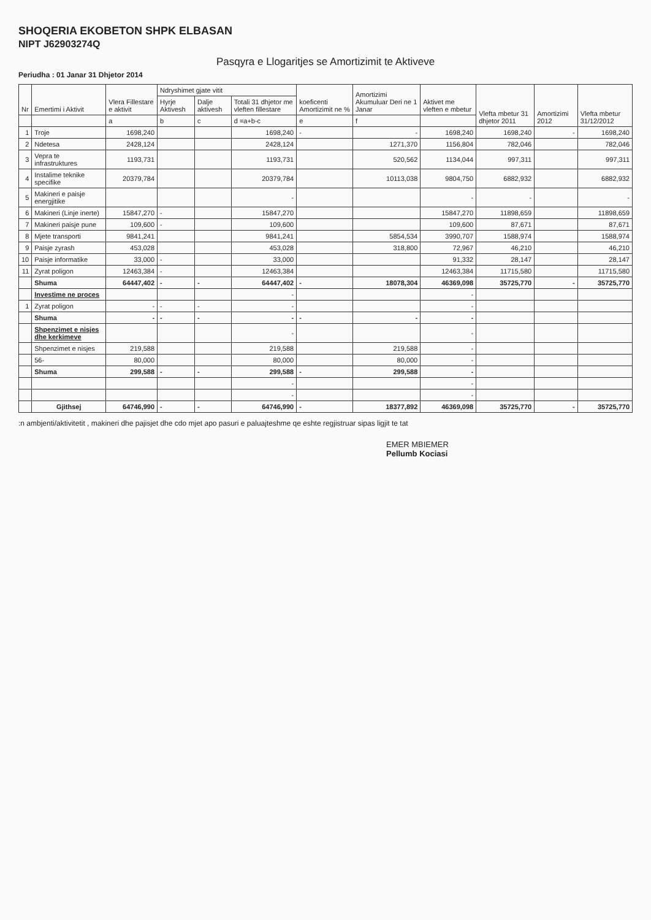SHOQERIA EKOBETON SHPK ELBASAN
NIPT J62903274Q
Pasqyra e Llogaritjes se Amortizimit te Aktiveve
Periudha : 01 Janar 31 Dhjetor 2014
| Nr | Emertimi i Aktivit | Vlera Fillestare e aktivit | Ndryshimet gjate vitit | | | koeficenti Amortizimit ne % | Amortizimi Akumuluar Deri ne 1 Janar | Aktivet me vleften e mbetur | Vlefta mbetur 31 dhjetor 2011 | Amortizimi 2012 | Vlefta mbetur 31/12/2012 |
| --- | --- | --- | --- | --- | --- | --- | --- | --- | --- | --- | --- |
| | | | Hyrje Aktivesh | Dalje aktivesh | Totali 31 dhjetor me vleften fillestare | | | | | | |
| | | a | b | c | d =a+b-c | e | f | | | | |
| 1 | Troje | 1698,240 | | | 1698,240 | - | - | 1698,240 | 1698,240 | - | 1698,240 |
| 2 | Ndetesa | 2428,124 | | | 2428,124 | | 1271,370 | 1156,804 | 782,046 | | 782,046 |
| 3 | Vepra te infrastruktures | 1193,731 | | | 1193,731 | | 520,562 | 1134,044 | 997,311 | | 997,311 |
| 4 | Instalime teknike specifike | 20379,784 | | | 20379,784 | | 10113,038 | 9804,750 | 6882,932 | | 6882,932 |
| 5 | Makineri e paisje energjitike | | | | - | | | - | - | | - |
| 6 | Makineri (Linje inerte) | 15847,270 | - | | 15847,270 | | | 15847,270 | 11898,659 | | 11898,659 |
| 7 | Makineri paisje pune | 109,600 | - | | 109,600 | | | 109,600 | 87,671 | | 87,671 |
| 8 | Mjete transporti | 9841,241 | | | 9841,241 | | 5854,534 | 3990,707 | 1588,974 | | 1588,974 |
| 9 | Paisje zyrash | 453,028 | | | 453,028 | | 318,800 | 72,967 | 46,210 | | 46,210 |
| 10 | Paisje informatike | 33,000 | - | | 33,000 | | | 91,332 | 28,147 | | 28,147 |
| 11 | Zyrat poligon | 12463,384 | - | | 12463,384 | | | 12463,384 | 11715,580 | | 11715,580 |
| | Shuma | 64447,402 | - | - | 64447,402 | - | 18078,304 | 46369,098 | 35725,770 | - | 35725,770 |
| | Investime ne proces | | | | - | | | - | | | |
| 1 | Zyrat poligon | - | - | - | - | | | - | | | |
| | Shuma | - | - | - | - | - | - | - | | | |
| | Shpenzimet e nisjes dhe kerkimeve | | | | - | | | - | | | |
| | Shpenzimet e nisjes | 219,588 | | | 219,588 | | 219,588 | - | | | |
| | 56- | 80,000 | | | 80,000 | | 80,000 | - | | | |
| | Shuma | 299,588 | - | - | 299,588 | - | 299,588 | - | | | |
| | | | | | - | | | - | | | |
| | | | | | - | | | - | | | |
| | Gjithsej | 64746,990 | - | - | 64746,990 | - | 18377,892 | 46369,098 | 35725,770 | - | 35725,770 |
:n ambjenti/aktivitetit , makineri dhe pajisjet dhe cdo mjet apo pasuri e paluajteshme qe eshte regjistruar sipas ligjit te tat
EMER MBIEMER
Pellumb Kociasi